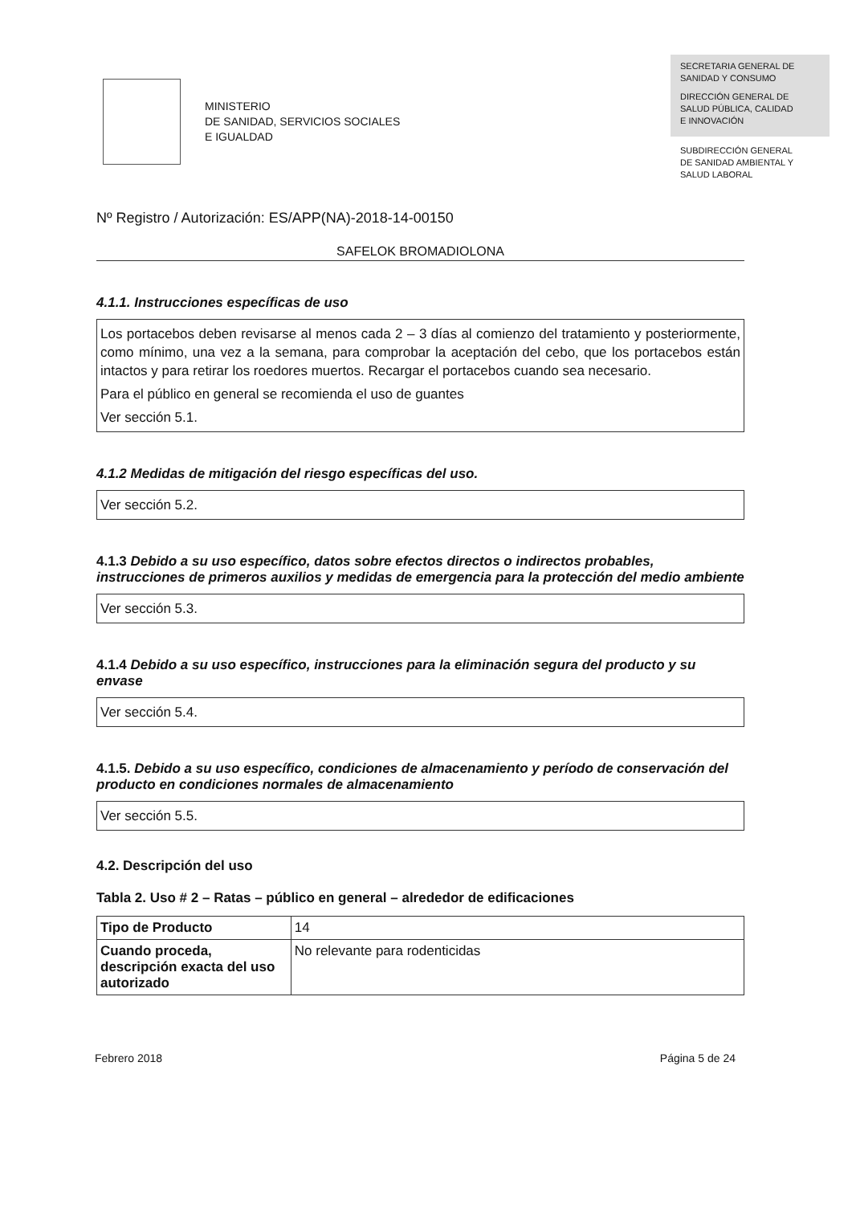MINISTERIO
DE SANIDAD, SERVICIOS SOCIALES
E IGUALDAD
SECRETARIA GENERAL DE
SANIDAD Y CONSUMO
DIRECCIÓN GENERAL DE
SALUD PÚBLICA, CALIDAD
E INNOVACIÓN
SUBDIRECCIÓN GENERAL
DE SANIDAD AMBIENTAL Y
SALUD LABORAL
Nº Registro / Autorización: ES/APP(NA)-2018-14-00150
SAFELOK BROMADIOLONA
4.1.1. Instrucciones específicas de uso
Los portacebos deben revisarse al menos cada 2 – 3 días al comienzo del tratamiento y posteriormente, como mínimo, una vez a la semana, para comprobar la aceptación del cebo, que los portacebos están intactos y para retirar los roedores muertos. Recargar el portacebos cuando sea necesario.
Para el público en general se recomienda el uso de guantes
Ver sección 5.1.
4.1.2 Medidas de mitigación del riesgo específicas del uso.
Ver sección 5.2.
4.1.3 Debido a su uso específico, datos sobre efectos directos o indirectos probables, instrucciones de primeros auxilios y medidas de emergencia para la protección del medio ambiente
Ver sección 5.3.
4.1.4 Debido a su uso específico, instrucciones para la eliminación segura del producto y su envase
Ver sección 5.4.
4.1.5. Debido a su uso específico, condiciones de almacenamiento y período de conservación del producto en condiciones normales de almacenamiento
Ver sección 5.5.
4.2. Descripción del uso
Tabla 2. Uso # 2 – Ratas – público en general – alrededor de edificaciones
| Tipo de Producto | 14 |
| Cuando proceda, descripción exacta del uso autorizado | No relevante para rodenticidas |
Febrero 2018 Página 5 de 24